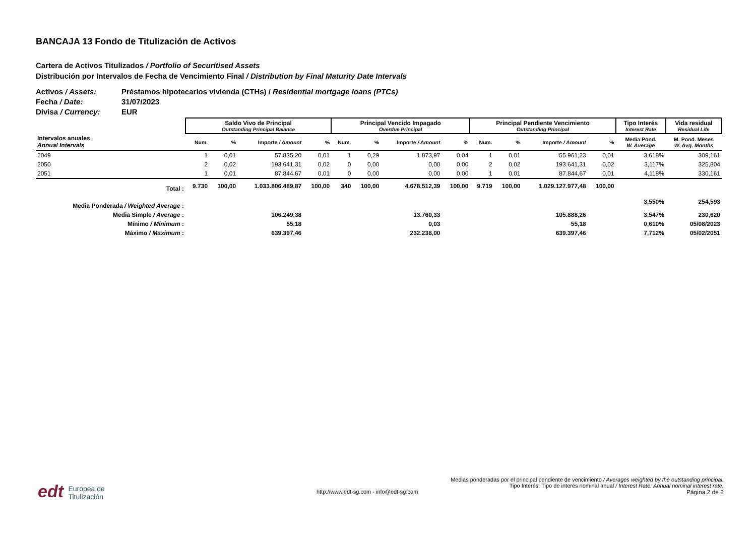BANCAJA 13 Fondo de Titulización de Activos
Cartera de Activos Titulizados / Portfolio of Securitised Assets
Distribución por Intervalos de Fecha de Vencimiento Final / Distribution by Final Maturity Date Intervals
Activos / Assets: Préstamos hipotecarios vivienda (CTHs) / Residential mortgage loans (PTCs)
Fecha / Date: 31/07/2023
Divisa / Currency: EUR
| | Saldo Vivo de Principal Outstanding Principal Balance | | | | Principal Vencido Impagado Overdue Principal | | | | Principal Pendiente Vencimiento Outstanding Principal | | | | Tipo Interés Interest Rate | Vida residual Residual Life |
| --- | --- | --- | --- | --- | --- | --- | --- | --- | --- | --- | --- | --- | --- | --- |
| Intervalos anuales Annual Intervals | Num. | % | Importe / Amount | % | Num. | % | Importe / Amount | % | Num. | % | Importe / Amount | % | Media Pond. W. Average | M. Pond. Meses W. Avg. Months |
| 2049 | 1 | 0,01 | 57.835,20 | 0,01 | 1 | 0,29 | 1.873,97 | 0,04 | 1 | 0,01 | 55.961,23 | 0,01 | 3,618% | 309,161 |
| 2050 | 2 | 0,02 | 193.641,31 | 0,02 | 0 | 0,00 | 0,00 | 0,00 | 2 | 0,02 | 193.641,31 | 0,02 | 3,117% | 325,804 |
| 2051 | 1 | 0,01 | 87.844,67 | 0,01 | 0 | 0,00 | 0,00 | 0,00 | 1 | 0,01 | 87.844,67 | 0,01 | 4,118% | 330,161 |
| Total : | 9.730 | 100,00 | 1.033.806.489,87 | 100,00 | 340 | 100,00 | 4.678.512,39 | 100,00 | 9.719 | 100,00 | 1.029.127.977,48 | 100,00 | | |
| Media Ponderada / Weighted Average : | | | | | | | | | | | | | 3,550% | 254,593 |
| Media Simple / Average : | | | 106.249,38 | | | | 13.760,33 | | | | 105.888,26 | | 3,547% | 230,620 |
| Mínimo / Minimum : | | | 55,18 | | | | 0,03 | | | | 55,18 | | 0,610% | 05/08/2023 |
| Máximo / Maximum : | | | 639.397,46 | | | | 232.238,00 | | | | 639.397,46 | | 7,712% | 05/02/2051 |
edt Europea de
Titulización
Medias ponderadas por el principal pendiente de vencimiento / Averages weighted by the outstanding principal.
Tipo Interés: Tipo de interés nominal anual / Interest Rate: Annual nominal interest rate.
http://www.edt-sg.com - info@edt-sg.com Página 2 de 2